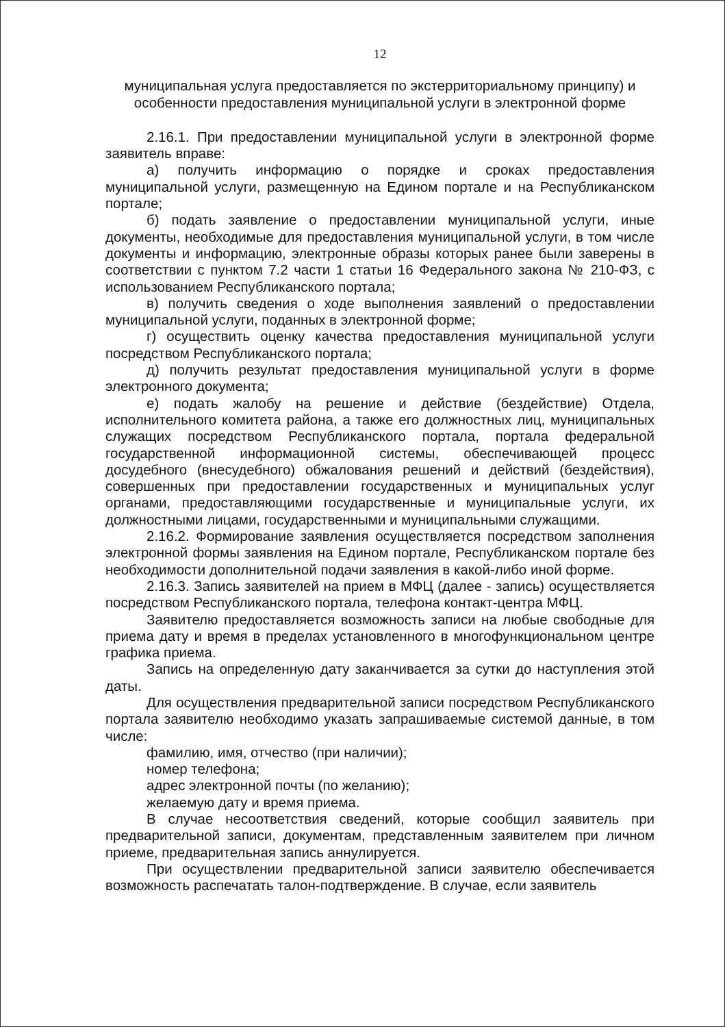12
муниципальная услуга предоставляется по экстерриториальному принципу) и особенности предоставления муниципальной услуги в электронной форме
2.16.1. При предоставлении муниципальной услуги в электронной форме заявитель вправе:
а) получить информацию о порядке и сроках предоставления муниципальной услуги, размещенную на Едином портале и на Республиканском портале;
б) подать заявление о предоставлении муниципальной услуги, иные документы, необходимые для предоставления муниципальной услуги, в том числе документы и информацию, электронные образы которых ранее были заверены в соответствии с пунктом 7.2 части 1 статьи 16 Федерального закона № 210-ФЗ, с использованием Республиканского портала;
в) получить сведения о ходе выполнения заявлений о предоставлении муниципальной услуги, поданных в электронной форме;
г) осуществить оценку качества предоставления муниципальной услуги посредством Республиканского портала;
д) получить результат предоставления муниципальной услуги в форме электронного документа;
е) подать жалобу на решение и действие (бездействие) Отдела, исполнительного комитета района, а также его должностных лиц, муниципальных служащих посредством Республиканского портала, портала федеральной государственной информационной системы, обеспечивающей процесс досудебного (внесудебного) обжалования решений и действий (бездействия), совершенных при предоставлении государственных и муниципальных услуг органами, предоставляющими государственные и муниципальные услуги, их должностными лицами, государственными и муниципальными служащими.
2.16.2. Формирование заявления осуществляется посредством заполнения электронной формы заявления на Едином портале, Республиканском портале без необходимости дополнительной подачи заявления в какой-либо иной форме.
2.16.3. Запись заявителей на прием в МФЦ (далее - запись) осуществляется посредством Республиканского портала, телефона контакт-центра МФЦ.
Заявителю предоставляется возможность записи на любые свободные для приема дату и время в пределах установленного в многофункциональном центре графика приема.
Запись на определенную дату заканчивается за сутки до наступления этой даты.
Для осуществления предварительной записи посредством Республиканского портала заявителю необходимо указать запрашиваемые системой данные, в том числе:
фамилию, имя, отчество (при наличии);
номер телефона;
адрес электронной почты (по желанию);
желаемую дату и время приема.
В случае несоответствия сведений, которые сообщил заявитель при предварительной записи, документам, представленным заявителем при личном приеме, предварительная запись аннулируется.
При осуществлении предварительной записи заявителю обеспечивается возможность распечатать талон-подтверждение. В случае, если заявитель